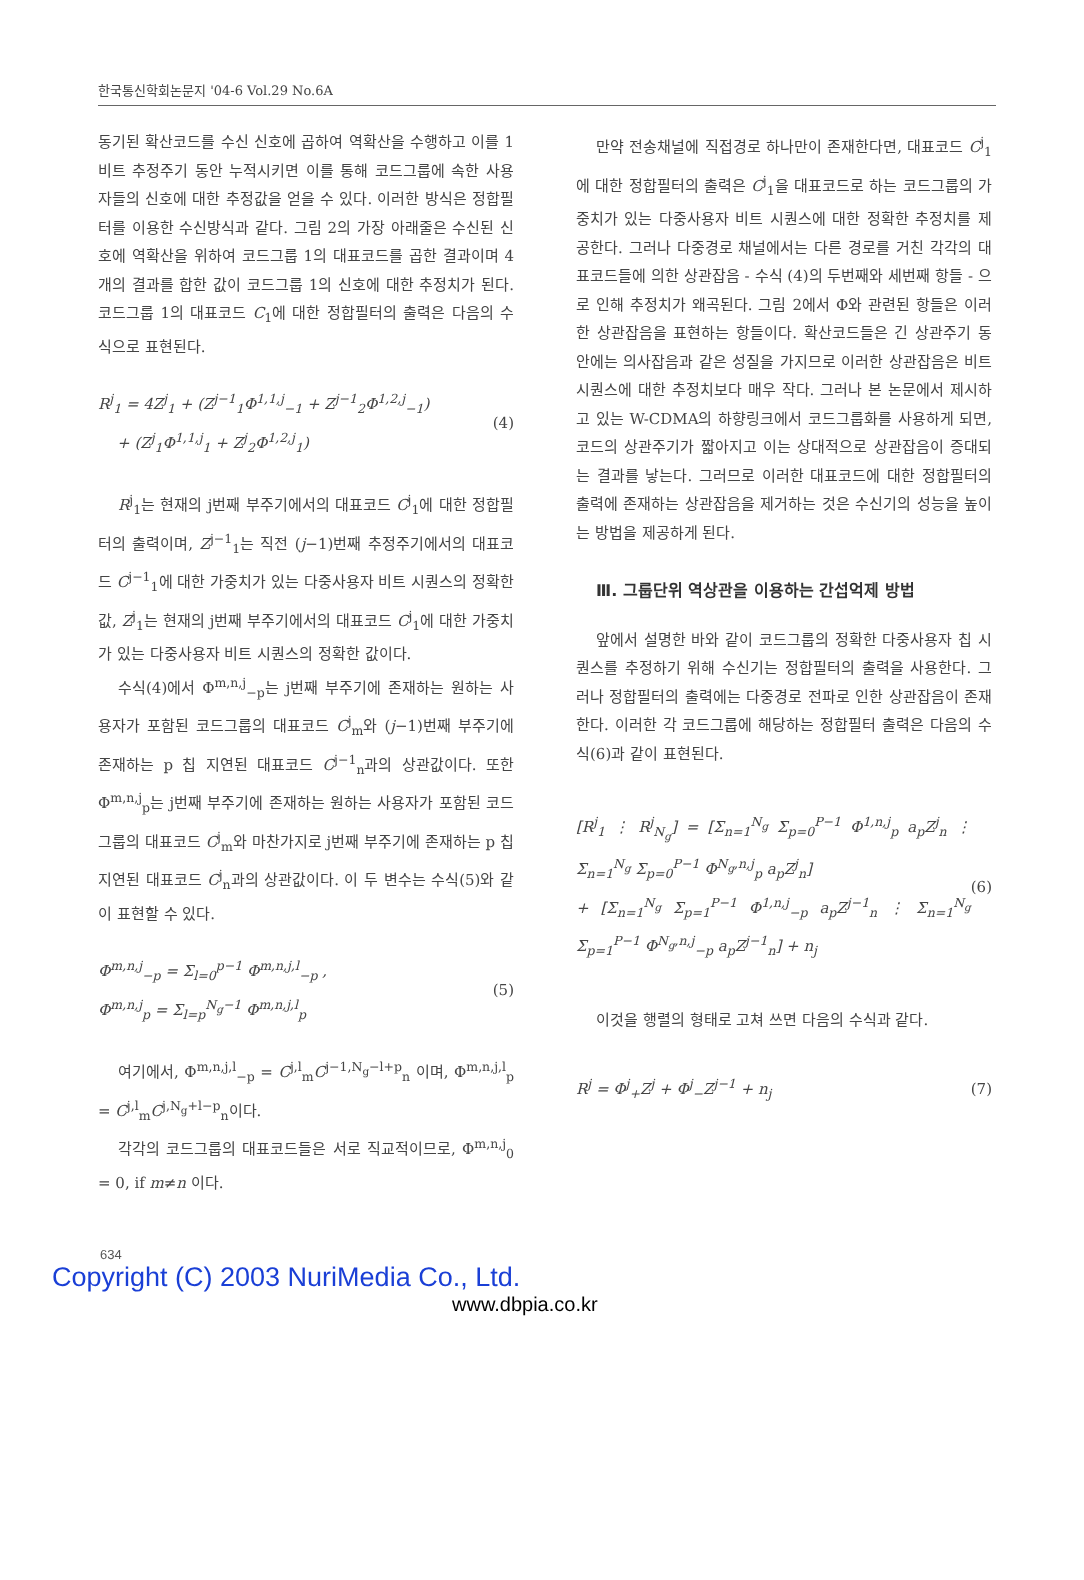한국통신학회논문지 '04-6 Vol.29 No.6A
동기된 확산코드를 수신 신호에 곱하여 역확산을 수행하고 이를 1 비트 추정주기 동안 누적시키면 이를 통해 코드그룹에 속한 사용자들의 신호에 대한 추정값을 얻을 수 있다. 이러한 방식은 정합필터를 이용한 수신방식과 같다. 그림 2의 가장 아래줄은 수신된 신호에 역확산을 위하여 코드그룹 1의 대표코드를 곱한 결과이며 4개의 결과를 합한 값이 코드그룹 1의 신호에 대한 추정치가 된다. 코드그룹 1의 대표코드 C<sub>1</sub>에 대한 정합필터의 출력은 다음의 수식으로 표현된다.
R<sup>j</sup><sub>1</sub> = 4Z<sup>j</sup><sub>1</sub> + (Z<sup>j−1</sup><sub>1</sub>Φ<sup>1,1,j</sup><sub>−1</sub> + Z<sup>j−1</sup><sub>2</sub>Φ<sup>1,2,j</sup><sub>−1</sub>)
+ (Z<sup>j</sup><sub>1</sub>Φ<sup>1,1,j</sup><sub>1</sub> + Z<sup>j</sup><sub>2</sub>Φ<sup>1,2,j</sup><sub>1</sub>) (4)
R<sup>j</sup><sub>1</sub>는 현재의 j번째 부주기에서의 대표코드 C<sup>j</sup><sub>1</sub>에 대한 정합필터의 출력이며, Z<sup>j−1</sup><sub>1</sub>는 직전 (j−1)번째 추정주기에서의 대표코드 C<sup>j−1</sup><sub>1</sub>에 대한 가중치가 있는 다중사용자 비트 시퀀스의 정확한 값, Z<sup>j</sup><sub>1</sub>는 현재의 j번째 부주기에서의 대표코드 C<sup>j</sup><sub>1</sub>에 대한 가중치가 있는 다중사용자 비트 시퀀스의 정확한 값이다.
수식(4)에서 Φ<sup>m,n,j</sup><sub>−p</sub>는 j번째 부주기에 존재하는 원하는 사용자가 포함된 코드그룹의 대표코드 C<sup>j</sup><sub>m</sub>와 (j−1)번째 부주기에 존재하는 p 칩 지연된 대표코드 C<sup>j−1</sup><sub>n</sub>과의 상관값이다. 또한 Φ<sup>m,n,j</sup><sub>p</sub>는 j번째 부주기에 존재하는 원하는 사용자가 포함된 코드그룹의 대표코드 C<sup>j</sup><sub>m</sub>와 마찬가지로 j번째 부주기에 존재하는 p 칩 지연된 대표코드 C<sup>j</sup><sub>n</sub>과의 상관값이다. 이 두 변수는 수식(5)와 같이 표현할 수 있다.
Φ<sup>m,n,j</sup><sub>−p</sub> = Σ<sub>l=0</sub><sup>p−1</sup> Φ<sup>m,n,j,l</sup><sub>−p</sub> ,
Φ<sup>m,n,j</sup><sub>p</sub> = Σ<sub>l=p</sub><sup>N<sub>g</sub>−1</sup> Φ<sup>m,n,j,l</sup><sub>p</sub> (5)
여기에서, Φ<sup>m,n,j,l</sup><sub>−p</sub> = C<sup>j,l</sup><sub>m</sub>C<sup>j−1,N<sub>g</sub>−l+p</sup><sub>n</sub> 이며, Φ<sup>m,n,j,l</sup><sub>p</sub> = C<sup>j,l</sup><sub>m</sub>C<sup>j,N<sub>g</sub>+l−p</sup><sub>n</sub>이다.
각각의 코드그룹의 대표코드들은 서로 직교적이므로, Φ<sup>m,n,j</sup><sub>0</sub> = 0, if m≠n 이다.
만약 전송채널에 직접경로 하나만이 존재한다면, 대표코드 C<sup>j</sup><sub>1</sub>에 대한 정합필터의 출력은 C<sup>j</sup><sub>1</sub>을 대표코드로 하는 코드그룹의 가중치가 있는 다중사용자 비트 시퀀스에 대한 정확한 추정치를 제공한다. 그러나 다중경로 채널에서는 다른 경로를 거친 각각의 대표코드들에 의한 상관잡음 - 수식 (4)의 두번째와 세번째 항들 - 으로 인해 추정치가 왜곡된다. 그림 2에서 Φ와 관련된 항들은 이러한 상관잡음을 표현하는 항들이다. 확산코드들은 긴 상관주기 동안에는 의사잡음과 같은 성질을 가지므로 이러한 상관잡음은 비트 시퀀스에 대한 추정치보다 매우 작다. 그러나 본 논문에서 제시하고 있는 W-CDMA의 하향링크에서 코드그룹화를 사용하게 되면, 코드의 상관주기가 짧아지고 이는 상대적으로 상관잡음이 증대되는 결과를 낳는다. 그러므로 이러한 대표코드에 대한 정합필터의 출력에 존재하는 상관잡음을 제거하는 것은 수신기의 성능을 높이는 방법을 제공하게 된다.
Ⅲ. 그룹단위 역상관을 이용하는 간섭억제 방법
앞에서 설명한 바와 같이 코드그룹의 정확한 다중사용자 칩 시퀀스를 추정하기 위해 수신기는 정합필터의 출력을 사용한다. 그러나 정합필터의 출력에는 다중경로 전파로 인한 상관잡음이 존재한다. 이러한 각 코드그룹에 해당하는 정합필터 출력은 다음의 수식(6)과 같이 표현된다.
[R<sup>j</sup><sub>1</sub> ⋮ R<sup>j</sup><sub>N<sub>g</sub></sub>] = [Σ<sub>n=1</sub><sup>N<sub>g</sub></sup> Σ<sub>p=0</sub><sup>P−1</sup> Φ<sup>1,n,j</sup><sub>p</sub> a<sub>p</sub>Z<sup>j</sup><sub>n</sub> ⋮ Σ<sub>n=1</sub><sup>N<sub>g</sub></sup> Σ<sub>p=0</sub><sup>P−1</sup> Φ<sup>N<sub>g</sub>,n,j</sup><sub>p</sub> a<sub>p</sub>Z<sup>j</sup><sub>n</sub>]
+ [Σ<sub>n=1</sub><sup>N<sub>g</sub></sup> Σ<sub>p=1</sub><sup>P−1</sup> Φ<sup>1,n,j</sup><sub>−p</sub> a<sub>p</sub>Z<sup>j−1</sup><sub>n</sub> ⋮ Σ<sub>n=1</sub><sup>N<sub>g</sub></sup> Σ<sub>p=1</sub><sup>P−1</sup> Φ<sup>N<sub>g</sub>,n,j</sup><sub>−p</sub> a<sub>p</sub>Z<sup>j−1</sup><sub>n</sub>] + n<sub>j</sub> (6)
이것을 행렬의 형태로 고쳐 쓰면 다음의 수식과 같다.
R<sup>j</sup> = Φ<sup>j</sup><sub>+</sub>Z<sup>j</sup> + Φ<sup>j</sup><sub>−</sub>Z<sup>j−1</sup> + n<sub>j</sub> (7)
634
Copyright (C) 2003 NuriMedia Co., Ltd.
www.dbpia.co.kr